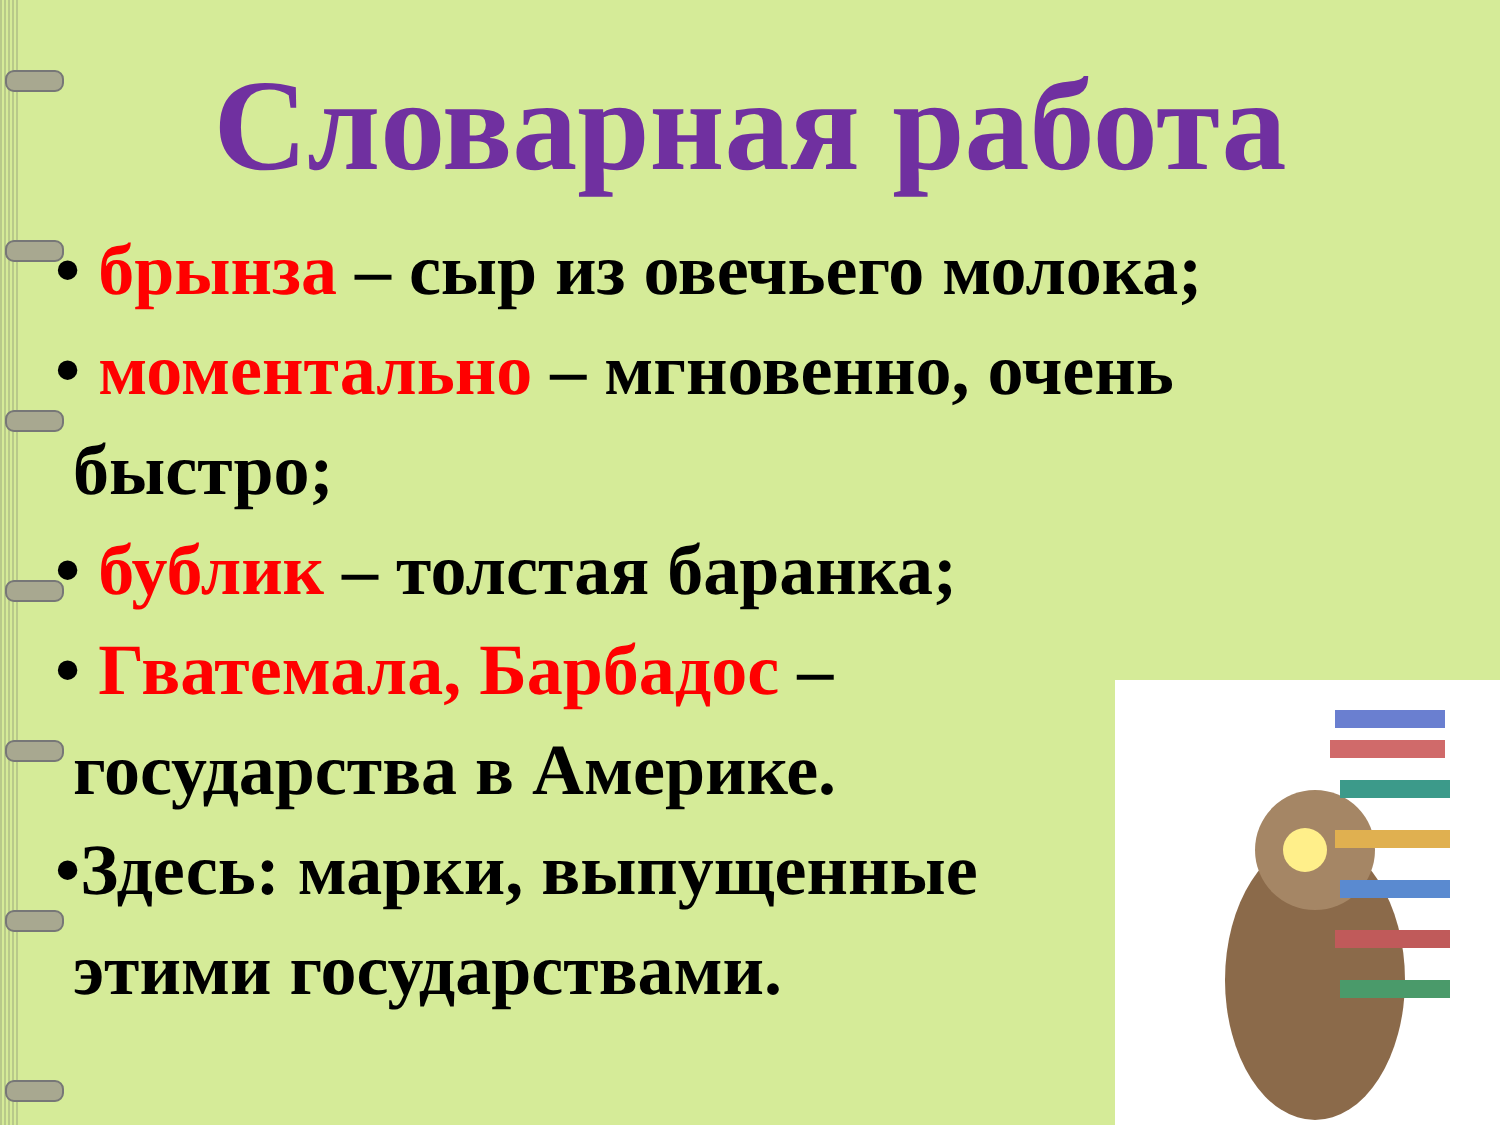Словарная работа
• брынза – сыр из овечьего молока;
• моментально – мгновенно, очень
быстро;
• бублик – толстая баранка;
• Гватемала, Барбадос –
государства в Америке.
•Здесь: марки, выпущенные
этими государствами.